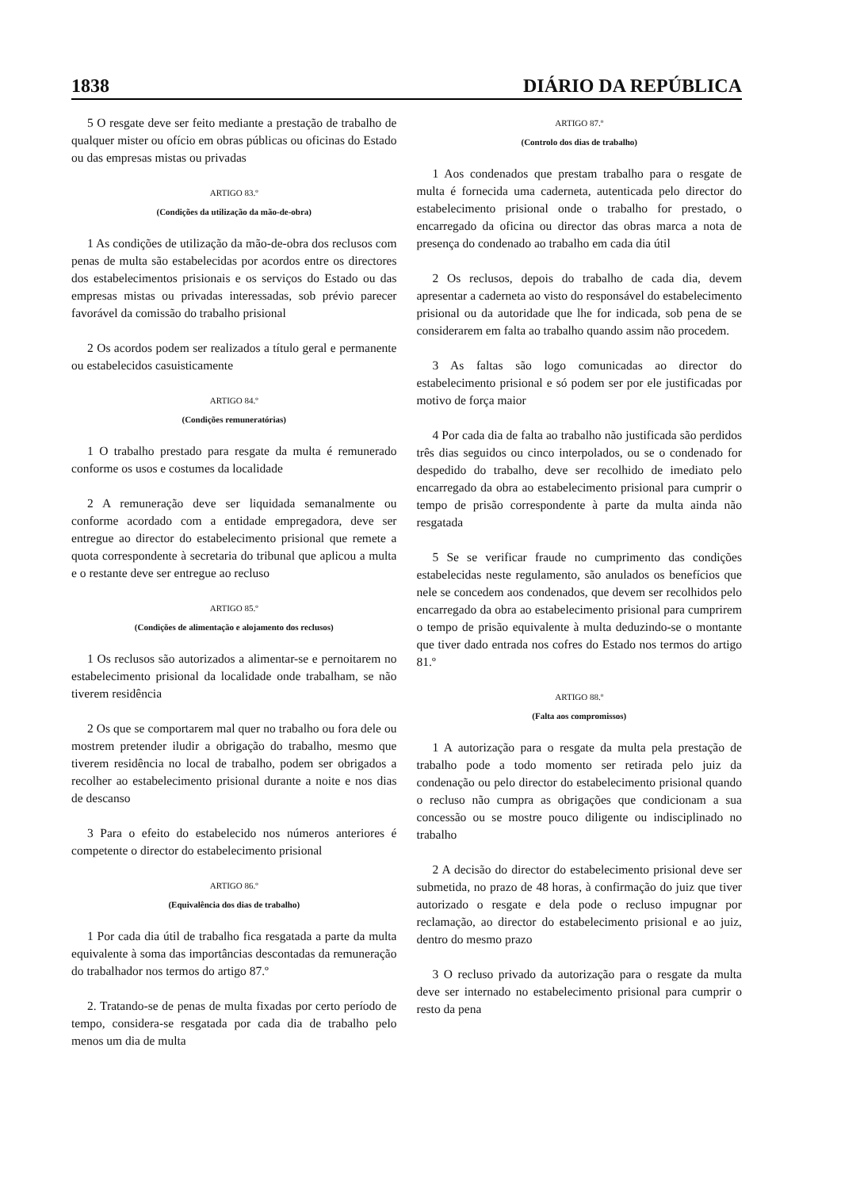1838 DIÁRIO DA REPÚBLICA
5 O resgate deve ser feito mediante a prestação de trabalho de qualquer mister ou ofício em obras públicas ou oficinas do Estado ou das empresas mistas ou privadas
ARTIGO 83.º
(Condições da utilização da mão-de-obra)
1 As condições de utilização da mão-de-obra dos reclusos com penas de multa são estabelecidas por acordos entre os directores dos estabelecimentos prisionais e os serviços do Estado ou das empresas mistas ou privadas interessadas, sob prévio parecer favorável da comissão do trabalho prisional
2 Os acordos podem ser realizados a título geral e permanente ou estabelecidos casuisticamente
ARTIGO 84.º
(Condições remuneratórias)
1 O trabalho prestado para resgate da multa é remunerado conforme os usos e costumes da localidade
2 A remuneração deve ser liquidada semanalmente ou conforme acordado com a entidade empregadora, deve ser entregue ao director do estabelecimento prisional que remete a quota correspondente à secretaria do tribunal que aplicou a multa e o restante deve ser entregue ao recluso
ARTIGO 85.º
(Condições de alimentação e alojamento dos reclusos)
1 Os reclusos são autorizados a alimentar-se e pernoitarem no estabelecimento prisional da localidade onde trabalham, se não tiverem residência
2 Os que se comportarem mal quer no trabalho ou fora dele ou mostrem pretender iludir a obrigação do trabalho, mesmo que tiverem residência no local de trabalho, podem ser obrigados a recolher ao estabelecimento prisional durante a noite e nos dias de descanso
3 Para o efeito do estabelecido nos números anteriores é competente o director do estabelecimento prisional
ARTIGO 86.º
(Equivalência dos dias de trabalho)
1 Por cada dia útil de trabalho fica resgatada a parte da multa equivalente à soma das importâncias descontadas da remuneração do trabalhador nos termos do artigo 87.º
2. Tratando-se de penas de multa fixadas por certo período de tempo, considera-se resgatada por cada dia de trabalho pelo menos um dia de multa
ARTIGO 87.º
(Controlo dos dias de trabalho)
1 Aos condenados que prestam trabalho para o resgate de multa é fornecida uma caderneta, autenticada pelo director do estabelecimento prisional onde o trabalho for prestado, o encarregado da oficina ou director das obras marca a nota de presença do condenado ao trabalho em cada dia útil
2 Os reclusos, depois do trabalho de cada dia, devem apresentar a caderneta ao visto do responsável do estabelecimento prisional ou da autoridade que lhe for indicada, sob pena de se considerarem em falta ao trabalho quando assim não procedem.
3 As faltas são logo comunicadas ao director do estabelecimento prisional e só podem ser por ele justificadas por motivo de força maior
4 Por cada dia de falta ao trabalho não justificada são perdidos três dias seguidos ou cinco interpolados, ou se o condenado for despedido do trabalho, deve ser recolhido de imediato pelo encarregado da obra ao estabelecimento prisional para cumprir o tempo de prisão correspondente à parte da multa ainda não resgatada
5 Se se verificar fraude no cumprimento das condições estabelecidas neste regulamento, são anulados os benefícios que nele se concedem aos condenados, que devem ser recolhidos pelo encarregado da obra ao estabelecimento prisional para cumprirem o tempo de prisão equivalente à multa deduzindo-se o montante que tiver dado entrada nos cofres do Estado nos termos do artigo 81.º
ARTIGO 88.º
(Falta aos compromissos)
1 A autorização para o resgate da multa pela prestação de trabalho pode a todo momento ser retirada pelo juiz da condenação ou pelo director do estabelecimento prisional quando o recluso não cumpra as obrigações que condicionam a sua concessão ou se mostre pouco diligente ou indisciplinado no trabalho
2 A decisão do director do estabelecimento prisional deve ser submetida, no prazo de 48 horas, à confirmação do juiz que tiver autorizado o resgate e dela pode o recluso impugnar por reclamação, ao director do estabelecimento prisional e ao juiz, dentro do mesmo prazo
3 O recluso privado da autorização para o resgate da multa deve ser internado no estabelecimento prisional para cumprir o resto da pena